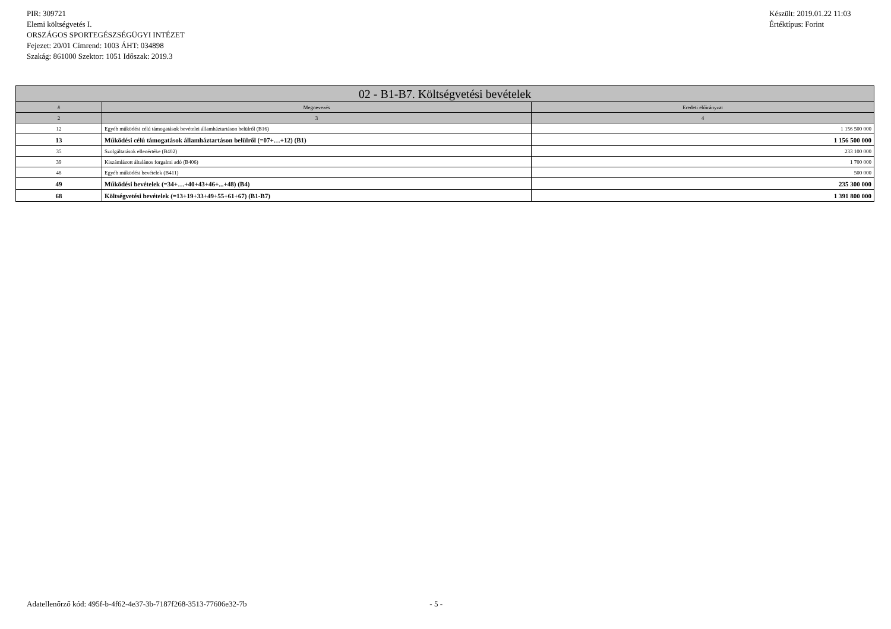PIR: 309721
Elemi költségvetés I.
ORSZÁGOS SPORTEGÉSZSÉGÜGYI INTÉZET
Fejezet: 20/01 Címrend: 1003 ÁHT: 034898
Szakág: 861000 Szektor: 1051 Időszak: 2019.3
Készült: 2019.01.22 11:03
Értéktípus: Forint
| 02 - B1-B7. Költségvetési bevételek | | |
| --- | --- | --- |
| # | Megnevezés | Eredeti előirányzat |
| 2 | 3 | 4 |
| 12 | Egyéb működési célú támogatások bevételei államháztartáson belülről (B16) | 1 156 500 000 |
| 13 | Működési célú támogatások államháztartáson belülről (=07+…+12) (B1) | 1 156 500 000 |
| 35 | Szolgáltatások ellenértéke (B402) | 233 100 000 |
| 39 | Kiszámlázott általános forgalmi adó (B406) | 1 700 000 |
| 48 | Egyéb működési bevételek (B411) | 500 000 |
| 49 | Működési bevételek (=34+…+40+43+46+...+48) (B4) | 235 300 000 |
| 68 | Költségvetési bevételek (=13+19+33+49+55+61+67) (B1-B7) | 1 391 800 000 |
Adatellenőrző kód: 495f-b-4f62-4e37-3b-7187f268-3513-77606e32-7b - 5 -